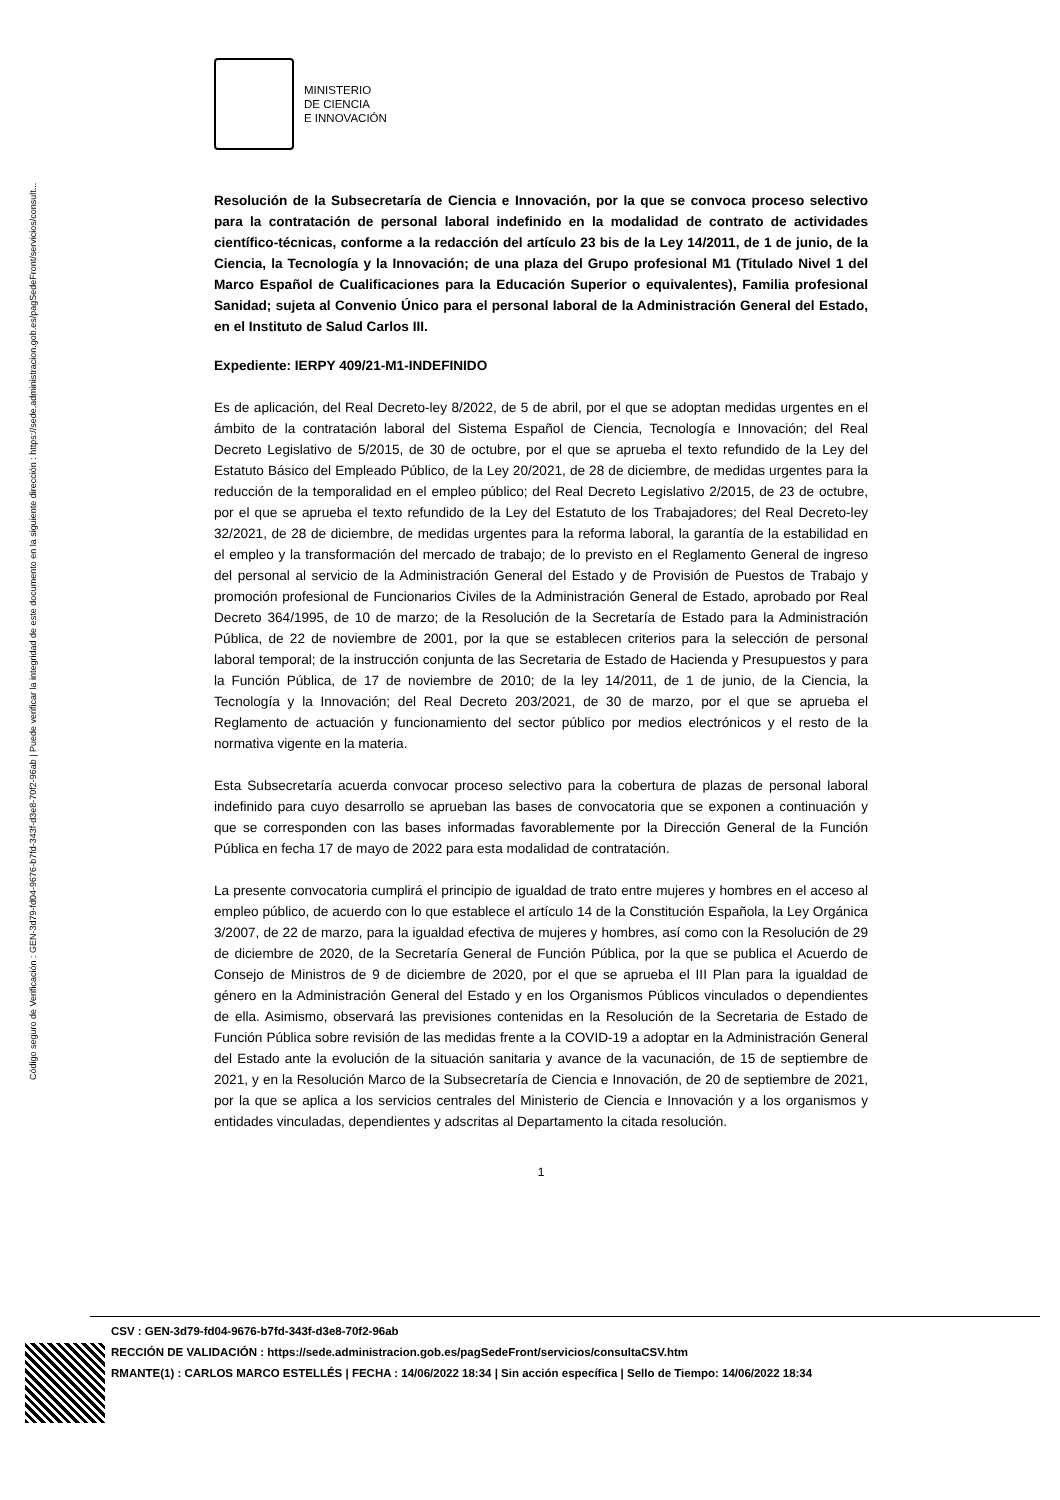Código seguro de Verificación : GEN-3d79-fd04-9676-b7fd-343f-d3e8-70f2-96ab | Puede verificar la integridad de este documento en la siguiente dirección : https://sede.administracion.gob.es/pagSedeFront/servicios/consult...
MINISTERIO
DE CIENCIA
E INNOVACIÓN
Resolución de la Subsecretaría de Ciencia e Innovación, por la que se convoca proceso selectivo para la contratación de personal laboral indefinido en la modalidad de contrato de actividades científico-técnicas, conforme a la redacción del artículo 23 bis de la Ley 14/2011, de 1 de junio, de la Ciencia, la Tecnología y la Innovación; de una plaza del Grupo profesional M1 (Titulado Nivel 1 del Marco Español de Cualificaciones para la Educación Superior o equivalentes), Familia profesional Sanidad; sujeta al Convenio Único para el personal laboral de la Administración General del Estado, en el Instituto de Salud Carlos III.
Expediente: IERPY 409/21-M1-INDEFINIDO
Es de aplicación, del Real Decreto-ley 8/2022, de 5 de abril, por el que se adoptan medidas urgentes en el ámbito de la contratación laboral del Sistema Español de Ciencia, Tecnología e Innovación; del Real Decreto Legislativo de 5/2015, de 30 de octubre, por el que se aprueba el texto refundido de la Ley del Estatuto Básico del Empleado Público, de la Ley 20/2021, de 28 de diciembre, de medidas urgentes para la reducción de la temporalidad en el empleo público; del Real Decreto Legislativo 2/2015, de 23 de octubre, por el que se aprueba el texto refundido de la Ley del Estatuto de los Trabajadores; del Real Decreto-ley 32/2021, de 28 de diciembre, de medidas urgentes para la reforma laboral, la garantía de la estabilidad en el empleo y la transformación del mercado de trabajo; de lo previsto en el Reglamento General de ingreso del personal al servicio de la Administración General del Estado y de Provisión de Puestos de Trabajo y promoción profesional de Funcionarios Civiles de la Administración General de Estado, aprobado por Real Decreto 364/1995, de 10 de marzo; de la Resolución de la Secretaría de Estado para la Administración Pública, de 22 de noviembre de 2001, por la que se establecen criterios para la selección de personal laboral temporal; de la instrucción conjunta de las Secretaria de Estado de Hacienda y Presupuestos y para la Función Pública, de 17 de noviembre de 2010; de la ley 14/2011, de 1 de junio, de la Ciencia, la Tecnología y la Innovación; del Real Decreto 203/2021, de 30 de marzo, por el que se aprueba el Reglamento de actuación y funcionamiento del sector público por medios electrónicos y el resto de la normativa vigente en la materia.
Esta Subsecretaría acuerda convocar proceso selectivo para la cobertura de plazas de personal laboral indefinido para cuyo desarrollo se aprueban las bases de convocatoria que se exponen a continuación y que se corresponden con las bases informadas favorablemente por la Dirección General de la Función Pública en fecha 17 de mayo de 2022 para esta modalidad de contratación.
La presente convocatoria cumplirá el principio de igualdad de trato entre mujeres y hombres en el acceso al empleo público, de acuerdo con lo que establece el artículo 14 de la Constitución Española, la Ley Orgánica 3/2007, de 22 de marzo, para la igualdad efectiva de mujeres y hombres, así como con la Resolución de 29 de diciembre de 2020, de la Secretaría General de Función Pública, por la que se publica el Acuerdo de Consejo de Ministros de 9 de diciembre de 2020, por el que se aprueba el III Plan para la igualdad de género en la Administración General del Estado y en los Organismos Públicos vinculados o dependientes de ella. Asimismo, observará las previsiones contenidas en la Resolución de la Secretaria de Estado de Función Pública sobre revisión de las medidas frente a la COVID-19 a adoptar en la Administración General del Estado ante la evolución de la situación sanitaria y avance de la vacunación, de 15 de septiembre de 2021, y en la Resolución Marco de la Subsecretaría de Ciencia e Innovación, de 20 de septiembre de 2021, por la que se aplica a los servicios centrales del Ministerio de Ciencia e Innovación y a los organismos y entidades vinculadas, dependientes y adscritas al Departamento la citada resolución.
1
CSV : GEN-3d79-fd04-9676-b7fd-343f-d3e8-70f2-96ab
RECCIÓN DE VALIDACIÓN : https://sede.administracion.gob.es/pagSedeFront/servicios/consultaCSV.htm
RMANTE(1) : CARLOS MARCO ESTELLÉS | FECHA : 14/06/2022 18:34 | Sin acción específica | Sello de Tiempo: 14/06/2022 18:34